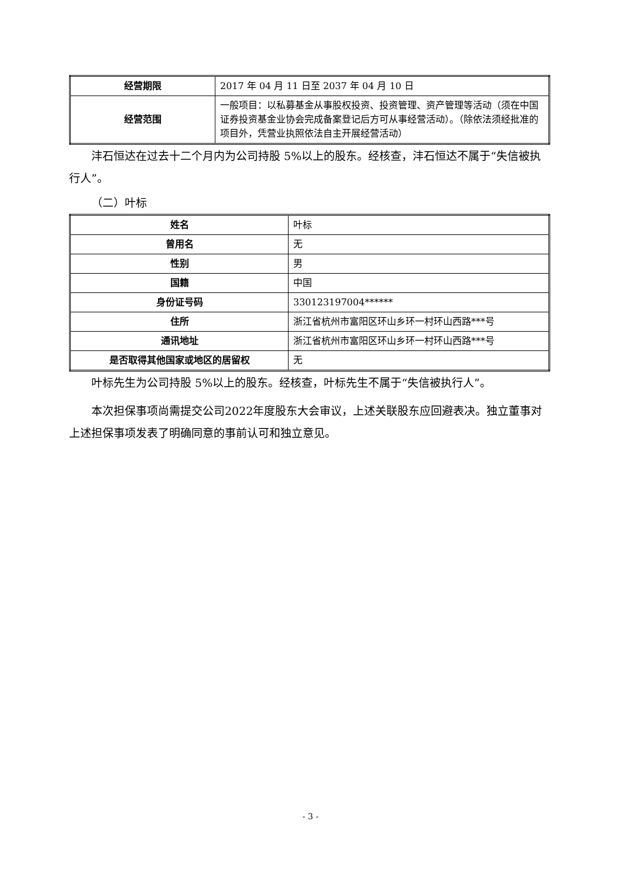| 经营期限 | 2017 年 04 月 11 日至 2037 年 04 月 10 日 |
| 经营范围 | 一般项目：以私募基金从事股权投资、投资管理、资产管理等活动（须在中国证券投资基金业协会完成备案登记后方可从事经营活动）。（除依法须经批准的项目外，凭营业执照依法自主开展经营活动） |
沣石恒达在过去十二个月内为公司持股 5%以上的股东。经核查，沣石恒达不属于“失信被执行人”。
（二）叶标
| 姓名 | 叶标 |
| 曾用名 | 无 |
| 性别 | 男 |
| 国籍 | 中国 |
| 身份证号码 | 330123197004****** |
| 住所 | 浙江省杭州市富阳区环山乡环一村环山西路***号 |
| 通讯地址 | 浙江省杭州市富阳区环山乡环一村环山西路***号 |
| 是否取得其他国家或地区的居留权 | 无 |
叶标先生为公司持股 5%以上的股东。经核查，叶标先生不属于“失信被执行人”。
本次担保事项尚需提交公司2022年度股东大会审议，上述关联股东应回避表决。独立董事对上述担保事项发表了明确同意的事前认可和独立意见。
- 3 -